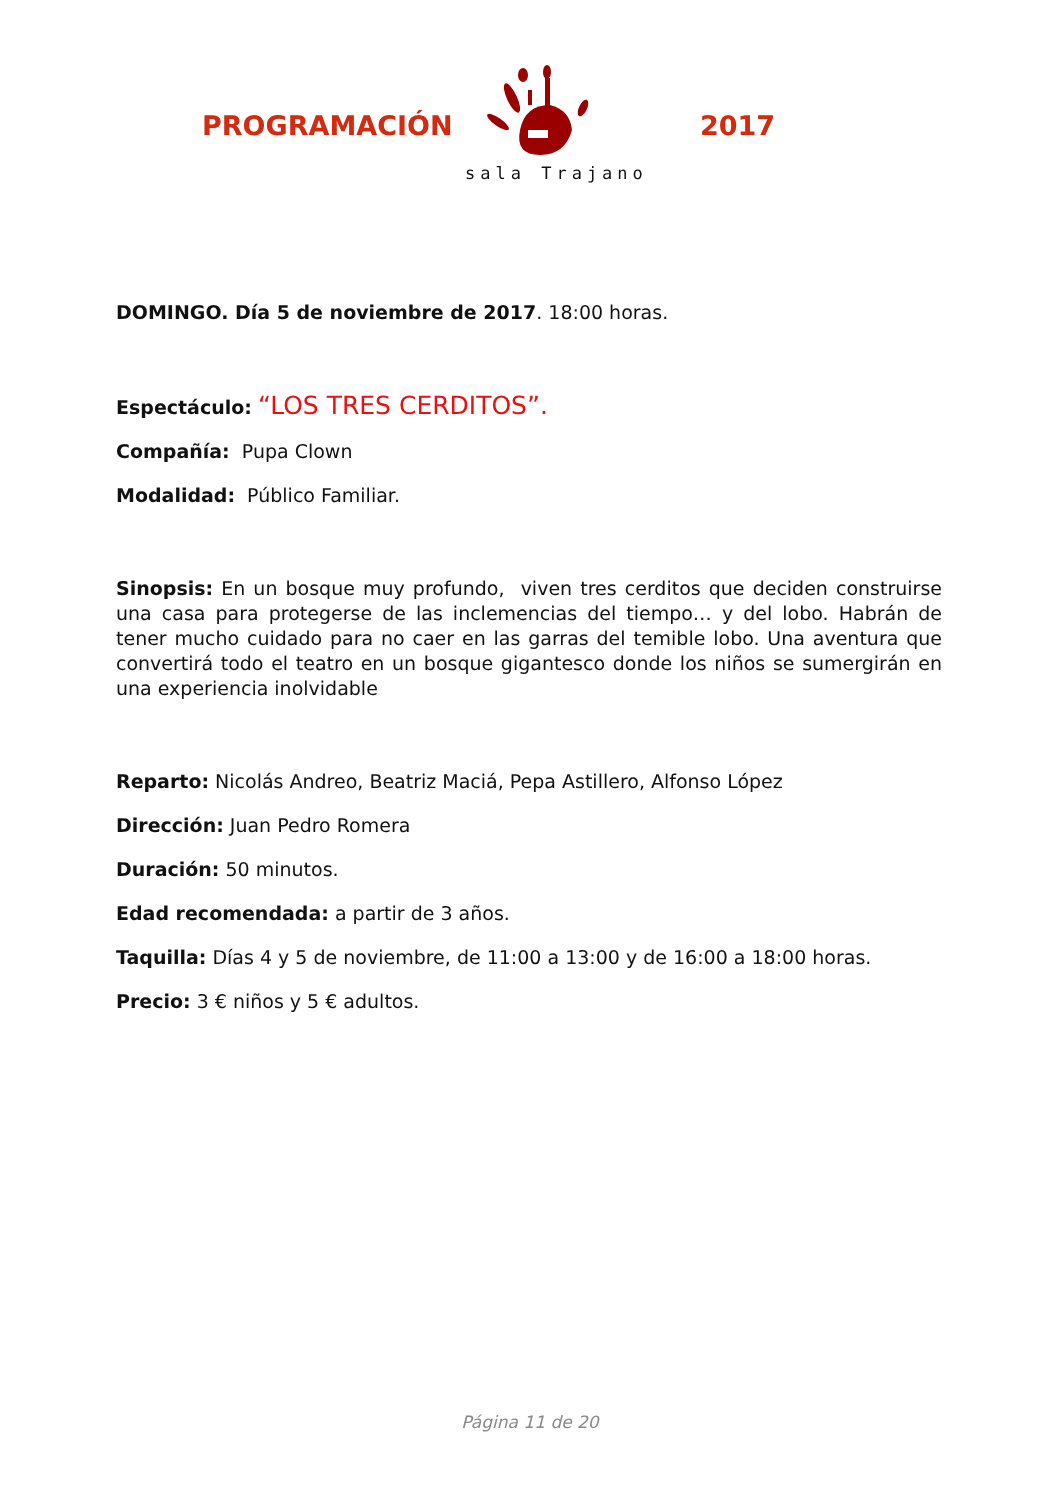PROGRAMACIÓN 2017
sala Trajano
DOMINGO. Día 5 de noviembre de 2017. 18:00 horas.
Espectáculo: “LOS TRES CERDITOS”.
Compañía: Pupa Clown
Modalidad: Público Familiar.
Sinopsis: En un bosque muy profundo, viven tres cerditos que deciden construirse una casa para protegerse de las inclemencias del tiempo… y del lobo. Habrán de tener mucho cuidado para no caer en las garras del temible lobo. Una aventura que convertirá todo el teatro en un bosque gigantesco donde los niños se sumergirán en una experiencia inolvidable
Reparto: Nicolás Andreo, Beatriz Maciá, Pepa Astillero, Alfonso López
Dirección: Juan Pedro Romera
Duración: 50 minutos.
Edad recomendada: a partir de 3 años.
Taquilla: Días 4 y 5 de noviembre, de 11:00 a 13:00 y de 16:00 a 18:00 horas.
Precio: 3 € niños y 5 € adultos.
Página 11 de 20